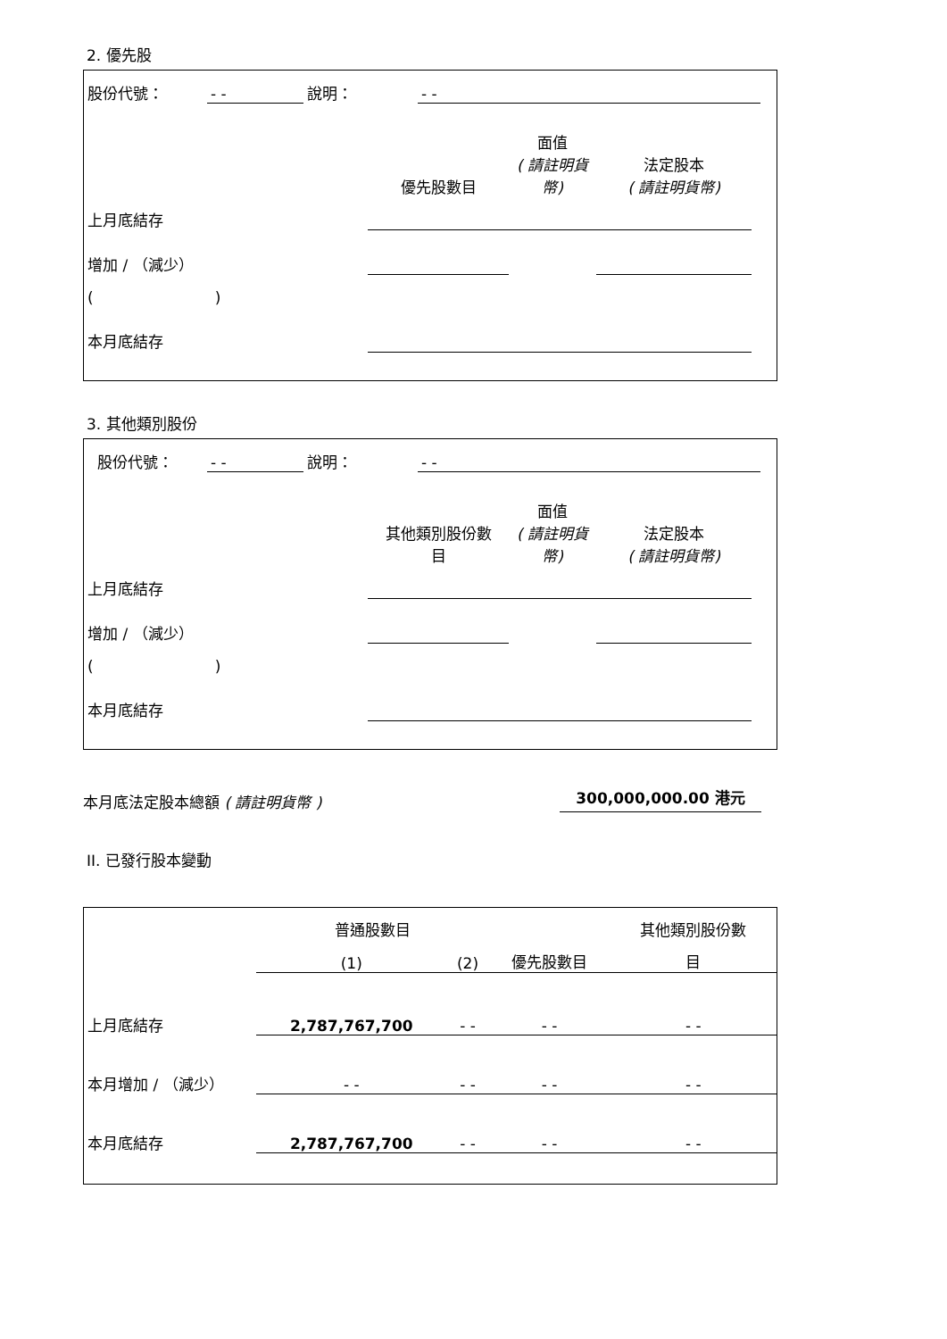2. 優先股
| 股份代號： | - - | 說明： | - - | |
| | 優先股數目 | 面值 ( 請註明貨 幣) | 法定股本 ( 請註明貨幣) | |
| 上月底結存 | | | | |
| 增加 / （減少） | | | | |
| ( ) | | | | |
| 本月底結存 | | | | |
3. 其他類別股份
| 股份代號： | - - | 說明： | - - | |
| | 其他類別股份數 目 | 面值 ( 請註明貨 幣) | 法定股本 ( 請註明貨幣) | |
| 上月底結存 | | | | |
| 增加 / （減少） | | | | |
| ( ) | | | | |
| 本月底結存 | | | | |
本月底法定股本總額 ( 請註明貨幣 ) 300,000,000.00 港元
II. 已發行股本變動
| | 普通股數目 | | | 其他類別股份數 |
| | (1) | (2) | 優先股數目 | 目 |
| 上月底結存 | 2,787,767,700 | - - | - - | - - |
| 本月增加 / （減少） | - - | - - | - - | - - |
| 本月底結存 | 2,787,767,700 | - - | - - | - - |